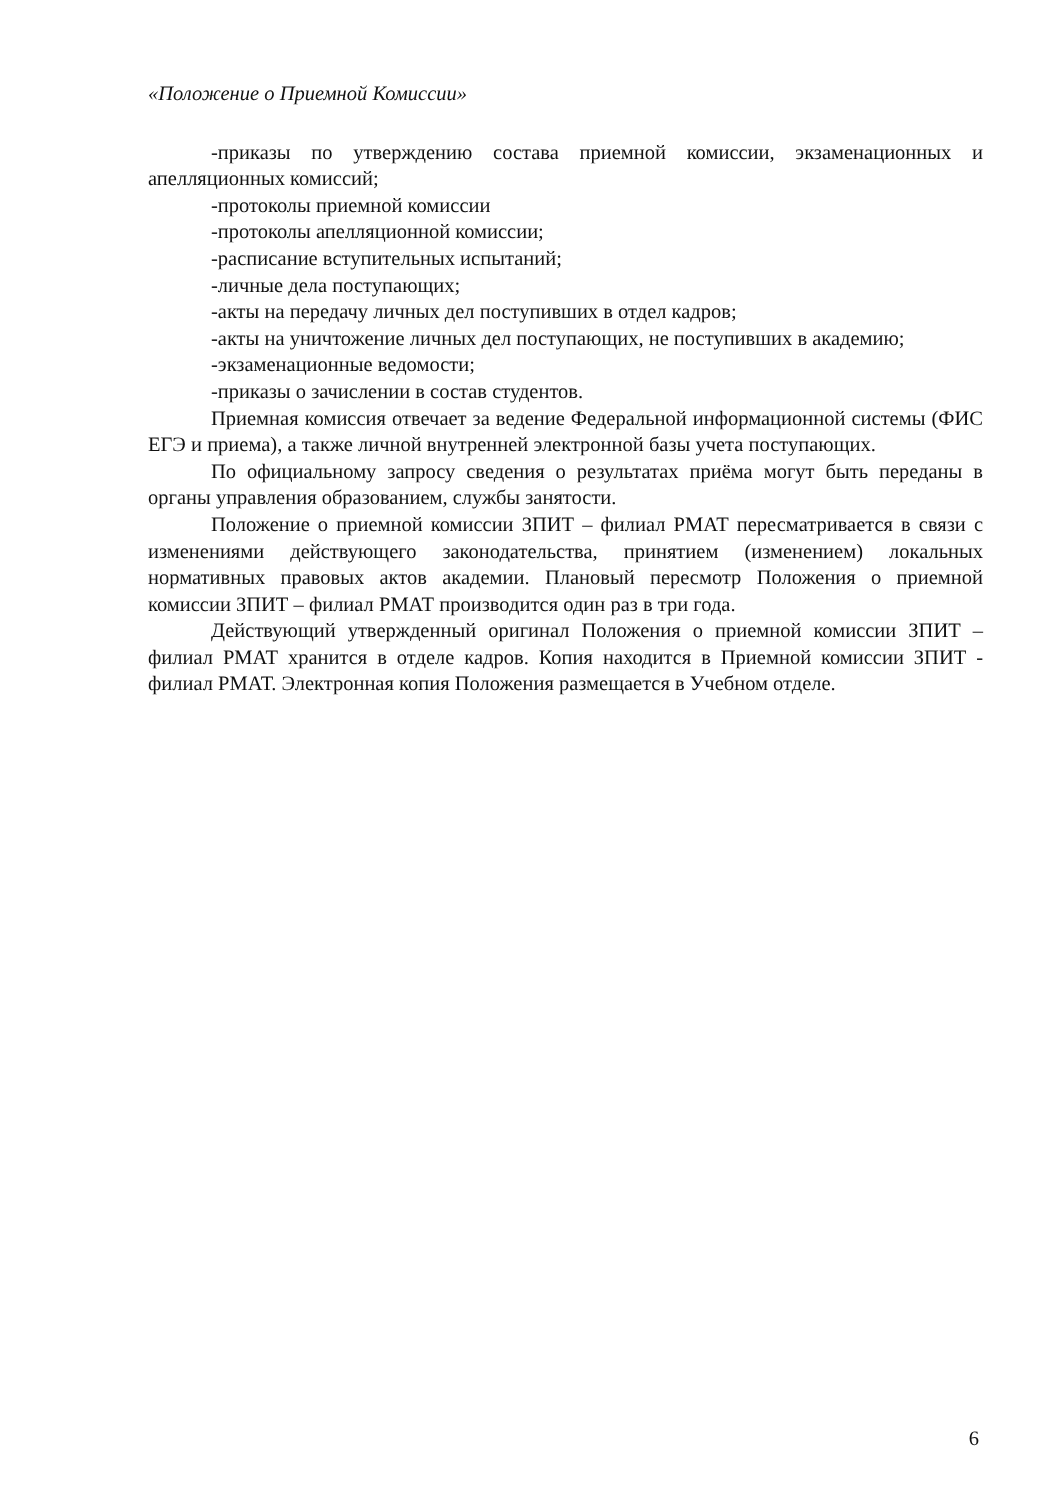«Положение о Приемной Комиссии»
-приказы по утверждению состава приемной комиссии, экзаменационных и апелляционных комиссий;
-протоколы приемной комиссии
-протоколы апелляционной комиссии;
-расписание вступительных испытаний;
-личные дела поступающих;
-акты на передачу личных дел поступивших в отдел кадров;
-акты на уничтожение личных дел поступающих, не поступивших в академию;
-экзаменационные ведомости;
-приказы о зачислении в состав студентов.
Приемная комиссия отвечает за ведение Федеральной информационной системы (ФИС ЕГЭ и приема), а также личной внутренней электронной базы учета поступающих.
По официальному запросу сведения о результатах приёма могут быть переданы в органы управления образованием, службы занятости.
Положение о приемной комиссии ЗПИТ – филиал РМАТ пересматривается в связи с изменениями действующего законодательства, принятием (изменением) локальных нормативных правовых актов академии. Плановый пересмотр Положения о приемной комиссии ЗПИТ – филиал РМАТ производится один раз в три года.
Действующий утвержденный оригинал Положения о приемной комиссии ЗПИТ – филиал РМАТ хранится в отделе кадров. Копия находится в Приемной комиссии ЗПИТ - филиал РМАТ. Электронная копия Положения размещается в Учебном отделе.
6